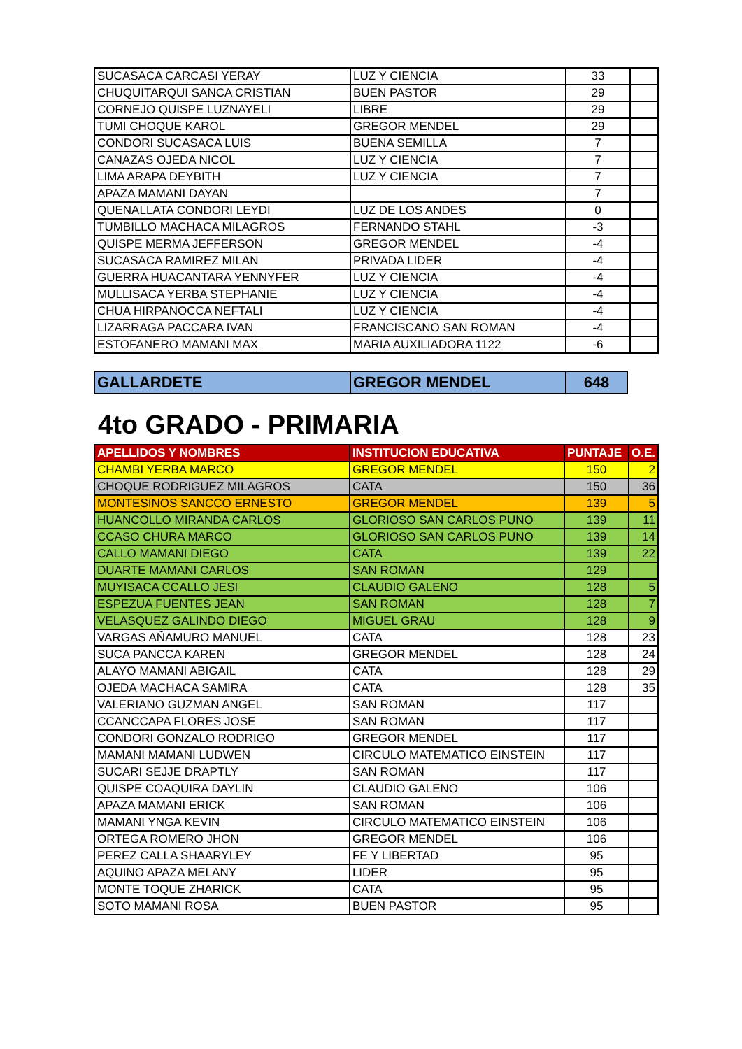| SUCASACA CARCASI YERAY | LUZ Y CIENCIA | 33 | |
| CHUQUITARQUI SANCA CRISTIAN | BUEN PASTOR | 29 | |
| CORNEJO QUISPE LUZNAYELI | LIBRE | 29 | |
| TUMI CHOQUE KAROL | GREGOR MENDEL | 29 | |
| CONDORI SUCASACA LUIS | BUENA SEMILLA | 7 | |
| CANAZAS OJEDA NICOL | LUZ Y CIENCIA | 7 | |
| LIMA ARAPA DEYBITH | LUZ Y CIENCIA | 7 | |
| APAZA MAMANI DAYAN | | 7 | |
| QUENALLATA CONDORI LEYDI | LUZ DE LOS ANDES | 0 | |
| TUMBILLO MACHACA MILAGROS | FERNANDO STAHL | -3 | |
| QUISPE MERMA JEFFERSON | GREGOR MENDEL | -4 | |
| SUCASACA RAMIREZ MILAN | PRIVADA LIDER | -4 | |
| GUERRA HUACANTARA YENNYFER | LUZ Y CIENCIA | -4 | |
| MULLISACA YERBA STEPHANIE | LUZ Y CIENCIA | -4 | |
| CHUA HIRPANOCCA NEFTALI | LUZ Y CIENCIA | -4 | |
| LIZARRAGA PACCARA IVAN | FRANCISCANO SAN ROMAN | -4 | |
| ESTOFANERO MAMANI MAX | MARIA AUXILIADORA 1122 | -6 | |
| GALLARDETE | GREGOR MENDEL | 648 |
4to GRADO - PRIMARIA
| APELLIDOS Y NOMBRES | INSTITUCION EDUCATIVA | PUNTAJE | O.E. |
| --- | --- | --- | --- |
| CHAMBI YERBA MARCO | GREGOR MENDEL | 150 | 2 |
| CHOQUE RODRIGUEZ MILAGROS | CATA | 150 | 36 |
| MONTESINOS SANCCO ERNESTO | GREGOR MENDEL | 139 | 5 |
| HUANCOLLO MIRANDA CARLOS | GLORIOSO SAN CARLOS PUNO | 139 | 11 |
| CCASO CHURA MARCO | GLORIOSO SAN CARLOS PUNO | 139 | 14 |
| CALLO MAMANI DIEGO | CATA | 139 | 22 |
| DUARTE MAMANI CARLOS | SAN ROMAN | 129 | |
| MUYISACA CCALLO JESI | CLAUDIO GALENO | 128 | 5 |
| ESPEZUA FUENTES JEAN | SAN ROMAN | 128 | 7 |
| VELASQUEZ GALINDO DIEGO | MIGUEL GRAU | 128 | 9 |
| VARGAS AÑAMURO MANUEL | CATA | 128 | 23 |
| SUCA PANCCA KAREN | GREGOR MENDEL | 128 | 24 |
| ALAYO MAMANI ABIGAIL | CATA | 128 | 29 |
| OJEDA MACHACA SAMIRA | CATA | 128 | 35 |
| VALERIANO GUZMAN ANGEL | SAN ROMAN | 117 | |
| CCANCCAPA FLORES JOSE | SAN ROMAN | 117 | |
| CONDORI GONZALO RODRIGO | GREGOR MENDEL | 117 | |
| MAMANI MAMANI LUDWEN | CIRCULO MATEMATICO EINSTEIN | 117 | |
| SUCARI SEJJE DRAPTLY | SAN ROMAN | 117 | |
| QUISPE COAQUIRA DAYLIN | CLAUDIO GALENO | 106 | |
| APAZA MAMANI ERICK | SAN ROMAN | 106 | |
| MAMANI YNGA KEVIN | CIRCULO MATEMATICO EINSTEIN | 106 | |
| ORTEGA ROMERO JHON | GREGOR MENDEL | 106 | |
| PEREZ CALLA SHAARYLEY | FE Y LIBERTAD | 95 | |
| AQUINO APAZA MELANY | LIDER | 95 | |
| MONTE TOQUE ZHARICK | CATA | 95 | |
| SOTO MAMANI ROSA | BUEN PASTOR | 95 | |